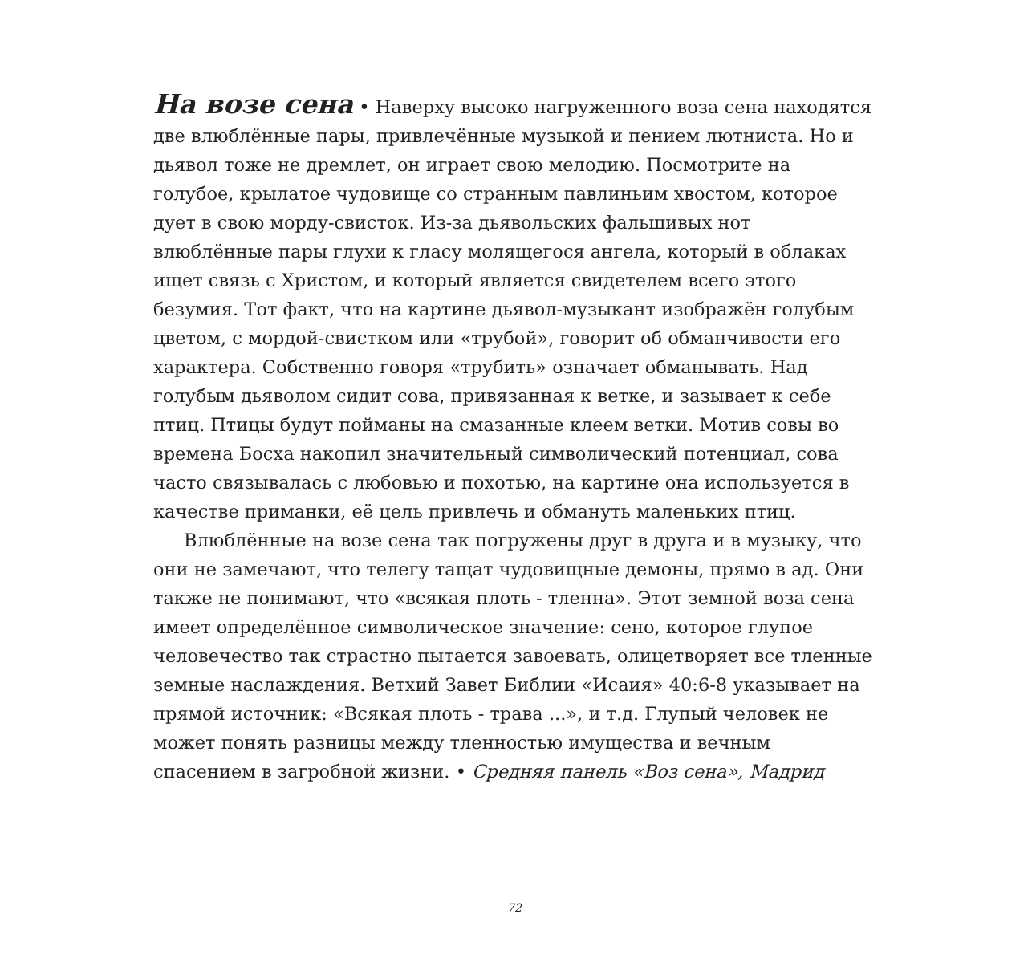На возе сена • Наверху высоко нагруженного воза сена находятся две влюблённые пары, привлечённые музыкой и пением лютниста. Но и дьявол тоже не дремлет, он играет свою мелодию. Посмотрите на голубое, крылатое чудовище со странным павлиньим хвостом, которое дует в свою морду-свисток. Из-за дьявольских фальшивых нот влюблённые пары глухи к гласу молящегося ангела, который в облаках ищет связь с Христом, и который является свидетелем всего этого безумия. Тот факт, что на картине дьявол-музыкант изображён голубым цветом, с мордой-свистком или «трубой», говорит об обманчивости его характера. Собственно говоря «трубить» означает обманывать. Над голубым дьяволом сидит сова, привязанная к ветке, и зазывает к себе птиц. Птицы будут пойманы на смазанные клеем ветки. Мотив совы во времена Босха накопил значительный символический потенциал, сова часто связывалась с любовью и похотью, на картине она используется в качестве приманки, её цель привлечь и обмануть маленьких птиц.
Влюблённые на возе сена так погружены друг в друга и в музыку, что они не замечают, что телегу тащат чудовищные демоны, прямо в ад. Они также не понимают, что «всякая плоть - тленна». Этот земной воза сена имеет определённое символическое значение: сено, которое глупое человечество так страстно пытается завоевать, олицетворяет все тленные земные наслаждения. Ветхий Завет Библии «Исаия» 40:6-8 указывает на прямой источник: «Всякая плоть - трава ...», и т.д. Глупый человек не может понять разницы между тленностью имущества и вечным спасением в загробной жизни. • Средняя панель «Воз сена», Мадрид
72